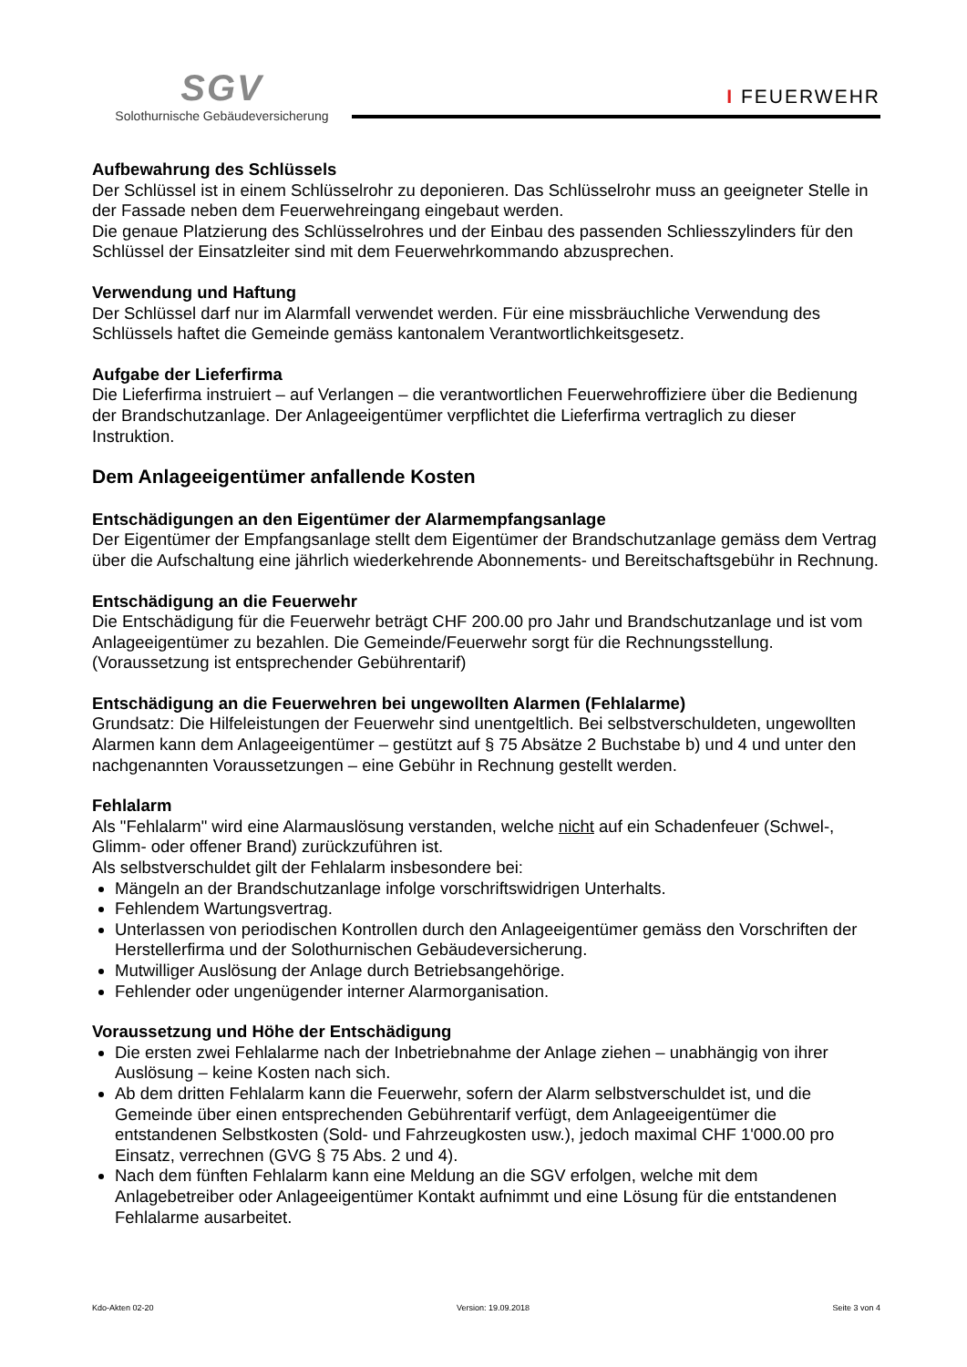SGV
Solothurnische Gebäudeversicherung
I FEUERWEHR
Aufbewahrung des Schlüssels
Der Schlüssel ist in einem Schlüsselrohr zu deponieren. Das Schlüsselrohr muss an geeigneter Stelle in der Fassade neben dem Feuerwehreingang eingebaut werden.
Die genaue Platzierung des Schlüsselrohres und der Einbau des passenden Schliesszylinders für den Schlüssel der Einsatzleiter sind mit dem Feuerwehrkommando abzusprechen.
Verwendung und Haftung
Der Schlüssel darf nur im Alarmfall verwendet werden. Für eine missbräuchliche Verwendung des Schlüssels haftet die Gemeinde gemäss kantonalem Verantwortlichkeitsgesetz.
Aufgabe der Lieferfirma
Die Lieferfirma instruiert – auf Verlangen – die verantwortlichen Feuerwehroffiziere über die Bedienung der Brandschutzanlage. Der Anlageeigentümer verpflichtet die Lieferfirma vertraglich zu dieser Instruktion.
Dem Anlageeigentümer anfallende Kosten
Entschädigungen an den Eigentümer der Alarmempfangsanlage
Der Eigentümer der Empfangsanlage stellt dem Eigentümer der Brandschutzanlage gemäss dem Vertrag über die Aufschaltung eine jährlich wiederkehrende Abonnements- und Bereitschaftsgebühr in Rechnung.
Entschädigung an die Feuerwehr
Die Entschädigung für die Feuerwehr beträgt CHF 200.00 pro Jahr und Brandschutzanlage und ist vom Anlageeigentümer zu bezahlen. Die Gemeinde/Feuerwehr sorgt für die Rechnungsstellung. (Voraussetzung ist entsprechender Gebührentarif)
Entschädigung an die Feuerwehren bei ungewollten Alarmen (Fehlalarme)
Grundsatz: Die Hilfeleistungen der Feuerwehr sind unentgeltlich. Bei selbstverschuldeten, ungewollten Alarmen kann dem Anlageeigentümer – gestützt auf § 75 Absätze 2 Buchstabe b) und 4 und unter den nachgenannten Voraussetzungen – eine Gebühr in Rechnung gestellt werden.
Fehlalarm
Als "Fehlalarm" wird eine Alarmauslösung verstanden, welche nicht auf ein Schadenfeuer (Schwel-, Glimm- oder offener Brand) zurückzuführen ist.
Als selbstverschuldet gilt der Fehlalarm insbesondere bei:
Mängeln an der Brandschutzanlage infolge vorschriftswidrigen Unterhalts.
Fehlendem Wartungsvertrag.
Unterlassen von periodischen Kontrollen durch den Anlageeigentümer gemäss den Vorschriften der Herstellerfirma und der Solothurnischen Gebäudeversicherung.
Mutwilliger Auslösung der Anlage durch Betriebsangehörige.
Fehlender oder ungenügender interner Alarmorganisation.
Voraussetzung und Höhe der Entschädigung
Die ersten zwei Fehlalarme nach der Inbetriebnahme der Anlage ziehen – unabhängig von ihrer Auslösung – keine Kosten nach sich.
Ab dem dritten Fehlalarm kann die Feuerwehr, sofern der Alarm selbstverschuldet ist, und die Gemeinde über einen entsprechenden Gebührentarif verfügt, dem Anlageeigentümer die entstandenen Selbstkosten (Sold- und Fahrzeugkosten usw.), jedoch maximal CHF 1'000.00 pro Einsatz, verrechnen (GVG § 75 Abs. 2 und 4).
Nach dem fünften Fehlalarm kann eine Meldung an die SGV erfolgen, welche mit dem Anlagebetreiber oder Anlageeigentümer Kontakt aufnimmt und eine Lösung für die entstandenen Fehlalarme ausarbeitet.
Kdo-Akten 02-20 Version: 19.09.2018 Seite 3 von 4